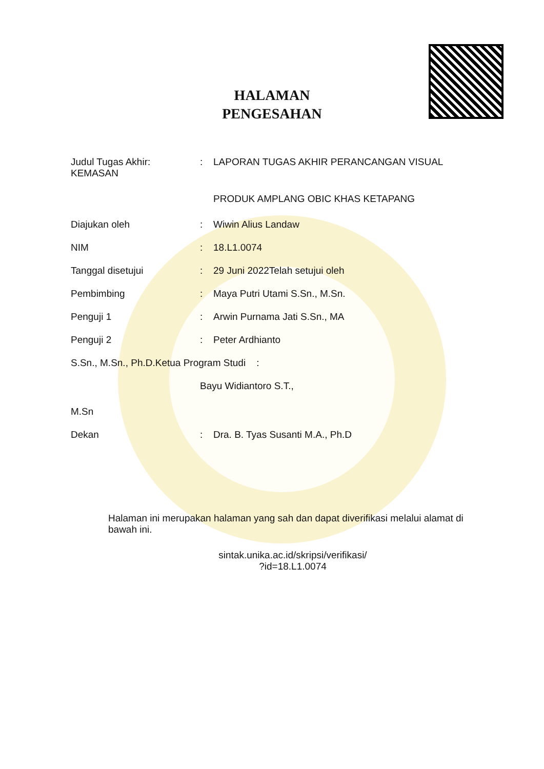HALAMAN
PENGESAHAN
Judul Tugas Akhir:
KEMASAN
: LAPORAN TUGAS AKHIR PERANCANGAN VISUAL
PRODUK AMPLANG OBIC KHAS KETAPANG
Diajukan oleh : Wiwin Alius Landaw
NIM : 18.L1.0074
Tanggal disetujui : 29 Juni 2022Telah setujui oleh
Pembimbing : Maya Putri Utami S.Sn., M.Sn.
Penguji 1 : Arwin Purnama Jati S.Sn., MA
Penguji 2 : Peter Ardhianto
S.Sn., M.Sn., Ph.D.Ketua Program Studi :
Bayu Widiantoro S.T.,
M.Sn
Dekan : Dra. B. Tyas Susanti M.A., Ph.D
Halaman ini merupakan halaman yang sah dan dapat diverifikasi melalui alamat di bawah ini.
sintak.unika.ac.id/skripsi/verifikasi/
?id=18.L1.0074